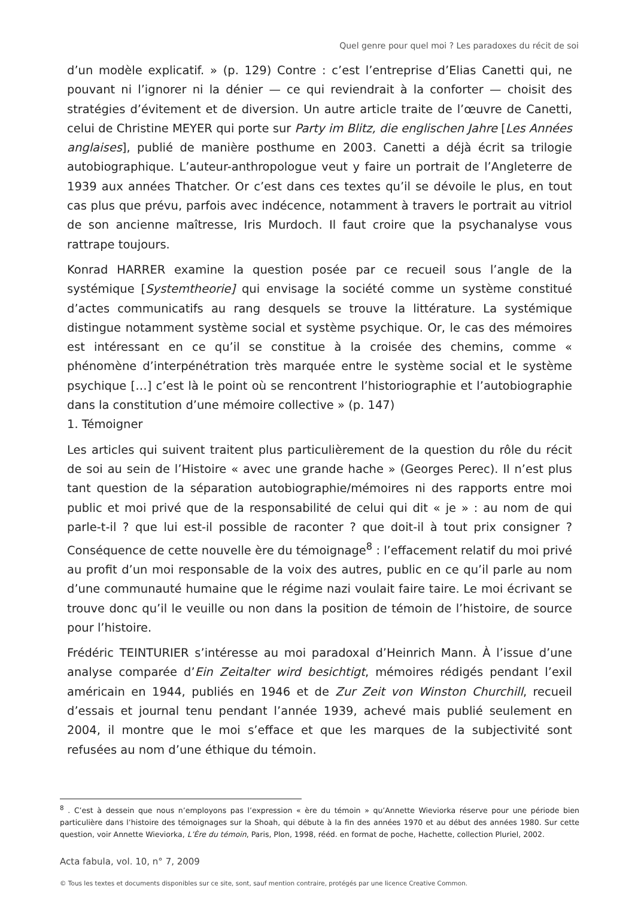Quel genre pour quel moi ? Les paradoxes du récit de soi
d’un modèle explicatif. » (p. 129) Contre : c’est l’entreprise d’Elias Canetti qui, ne pouvant ni l’ignorer ni la dénier — ce qui reviendrait à la conforter — choisit des stratégies d’évitement et de diversion. Un autre article traite de l’œuvre de Canetti, celui de Christine MEYER qui porte sur Party im Blitz, die englischen Jahre [Les Années anglaises], publié de manière posthume en 2003. Canetti a déjà écrit sa trilogie autobiographique. L’auteur-anthropologue veut y faire un portrait de l’Angleterre de 1939 aux années Thatcher. Or c’est dans ces textes qu’il se dévoile le plus, en tout cas plus que prévu, parfois avec indécence, notamment à travers le portrait au vitriol de son ancienne maîtresse, Iris Murdoch. Il faut croire que la psychanalyse vous rattrape toujours.
Konrad HARRER examine la question posée par ce recueil sous l’angle de la systémique [Systemtheorie] qui envisage la société comme un système constitué d’actes communicatifs au rang desquels se trouve la littérature. La systémique distingue notamment système social et système psychique. Or, le cas des mémoires est intéressant en ce qu’il se constitue à la croisée des chemins, comme « phénomène d’interpénétration très marquée entre le système social et le système psychique […] c’est là le point où se rencontrent l’historiographie et l’autobiographie dans la constitution d’une mémoire collective » (p. 147)
1. Témoigner
Les articles qui suivent traitent plus particulièrement de la question du rôle du récit de soi au sein de l’Histoire « avec une grande hache » (Georges Perec). Il n’est plus tant question de la séparation autobiographie/mémoires ni des rapports entre moi public et moi privé que de la responsabilité de celui qui dit « je » : au nom de qui parle-t-il ? que lui est-il possible de raconter ? que doit-il à tout prix consigner ? Conséquence de cette nouvelle ère du témoignage<sup>8</sup> : l’effacement relatif du moi privé au profit d’un moi responsable de la voix des autres, public en ce qu’il parle au nom d’une communauté humaine que le régime nazi voulait faire taire. Le moi écrivant se trouve donc qu’il le veuille ou non dans la position de témoin de l’histoire, de source pour l’histoire.
Frédéric TEINTURIER s’intéresse au moi paradoxal d’Heinrich Mann. À l’issue d’une analyse comparée d’Ein Zeitalter wird besichtigt, mémoires rédigés pendant l’exil américain en 1944, publiés en 1946 et de Zur Zeit von Winston Churchill, recueil d’essais et journal tenu pendant l’année 1939, achevé mais publié seulement en 2004, il montre que le moi s’efface et que les marques de la subjectivité sont refusées au nom d’une éthique du témoin.
<sup>8</sup> . C’est à dessein que nous n’employons pas l’expression « ère du témoin » qu’Annette Wieviorka réserve pour une période bien particulière dans l’histoire des témoignages sur la Shoah, qui débute à la fin des années 1970 et au début des années 1980. Sur cette question, voir Annette Wieviorka, L’Ère du témoin, Paris, Plon, 1998, rééd. en format de poche, Hachette, collection Pluriel, 2002.
Acta fabula, vol. 10, n° 7, 2009
© Tous les textes et documents disponibles sur ce site, sont, sauf mention contraire, protégés par une licence Creative Common.